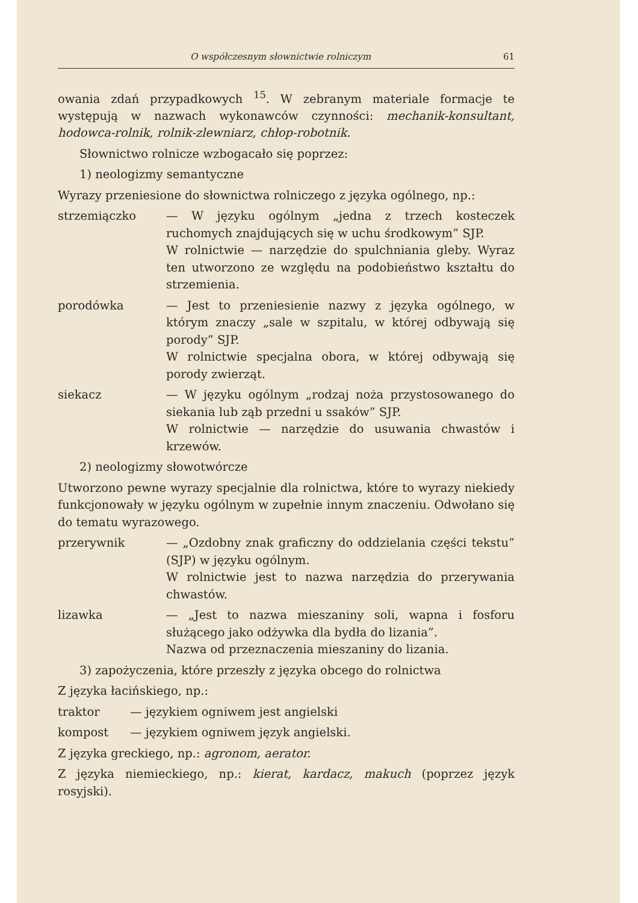O współczesnym słownictwie rolniczym 61
owania zdań przypadkowych <sup>15</sup>. W zebranym materiale formacje te występują w nazwach wykonawców czynności: mechanik-konsultant, hodowca-rolnik, rolnik-zlewniarz, chłop-robotnik.
Słownictwo rolnicze wzbogacało się poprzez:
1) neologizmy semantyczne
Wyrazy przeniesione do słownictwa rolniczego z języka ogólnego, np.:
strzemiączko — W języku ogólnym „jedna z trzech kosteczek ruchomych znajdujących się w uchu środkowym” SJP.
W rolnictwie — narzędzie do spulchniania gleby. Wyraz ten utworzono ze względu na podobieństwo kształtu do strzemienia.
porodówka — Jest to przeniesienie nazwy z języka ogólnego, w którym znaczy „sale w szpitalu, w której odbywają się porody” SJP.
W rolnictwie specjalna obora, w której odbywają się porody zwierząt.
siekacz — W języku ogólnym „rodzaj noża przystosowanego do siekania lub ząb przedni u ssaków” SJP.
W rolnictwie — narzędzie do usuwania chwastów i krzewów.
2) neologizmy słowotwórcze
Utworzono pewne wyrazy specjalnie dla rolnictwa, które to wyrazy niekiedy funkcjonowały w języku ogólnym w zupełnie innym znaczeniu. Odwołano się do tematu wyrazowego.
przerywnik — „Ozdobny znak graficzny do oddzielania części tekstu” (SJP) w języku ogólnym.
W rolnictwie jest to nazwa narzędzia do przerywania chwastów.
lizawka — „Jest to nazwa mieszaniny soli, wapna i fosforu służącego jako odżywka dla bydła do lizania”.
Nazwa od przeznaczenia mieszaniny do lizania.
3) zapożyczenia, które przeszły z języka obcego do rolnictwa
Z języka łacińskiego, np.:
traktor — językiem ogniwem jest angielski
kompost — językiem ogniwem język angielski.
Z języka greckiego, np.: agronom, aerator.
Z języka niemieckiego, np.: kierat, kardacz, makuch (poprzez język rosyjski).